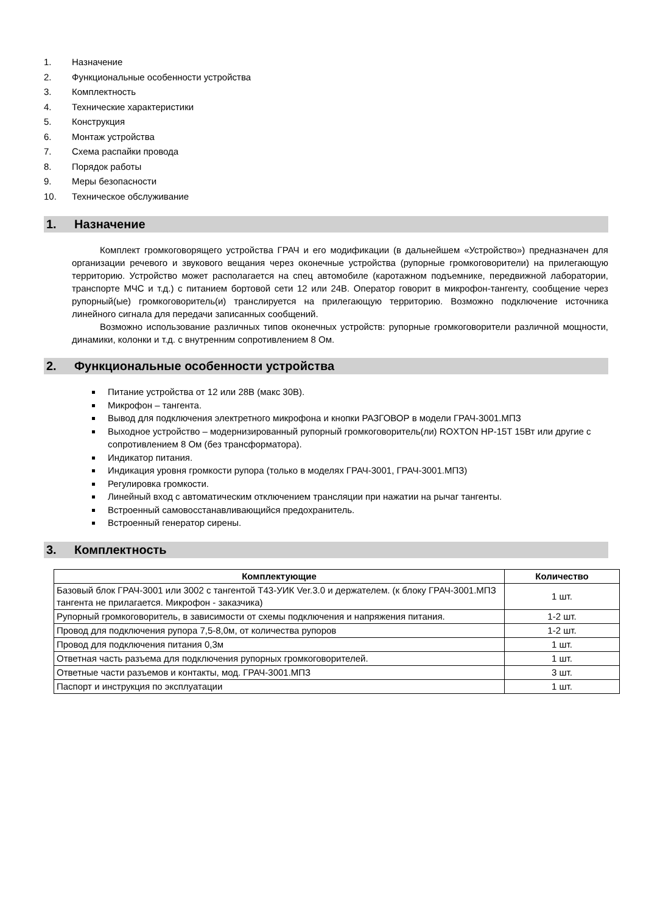1. Назначение
2. Функциональные особенности устройства
3. Комплектность
4. Технические характеристики
5. Конструкция
6. Монтаж устройства
7. Схема распайки провода
8. Порядок работы
9. Меры безопасности
10. Техническое обслуживание
1. Назначение
Комплект громкоговорящего устройства ГРАЧ и его модификации (в дальнейшем «Устройство») предназначен для организации речевого и звукового вещания через оконечные устройства (рупорные громкоговорители) на прилегающую территорию. Устройство может располагается на спец автомобиле (каротажном подъемнике, передвижной лаборатории, транспорте МЧС и т.д.) с питанием бортовой сети 12 или 24В. Оператор говорит в микрофон-тангенту, сообщение через рупорный(ые) громкоговоритель(и) транслируется на прилегающую территорию. Возможно подключение источника линейного сигнала для передачи записанных сообщений.
Возможно использование различных типов оконечных устройств: рупорные громкоговорители различной мощности, динамики, колонки и т.д. с внутренним сопротивлением 8 Ом.
2. Функциональные особенности устройства
Питание устройства от 12 или 28В (макс 30В).
Микрофон – тангента.
Вывод для подключения электретного микрофона и кнопки РАЗГОВОР в модели ГРАЧ-3001.МПЗ
Выходное устройство – модернизированный рупорный громкоговоритель(ли) ROXTON HP-15T 15Вт или другие с сопротивлением 8 Ом (без трансформатора).
Индикатор питания.
Индикация уровня громкости рупора (только в моделях ГРАЧ-3001, ГРАЧ-3001.МПЗ)
Регулировка громкости.
Линейный вход с автоматическим отключением трансляции при нажатии на рычаг тангенты.
Встроенный самовосстанавливающийся предохранитель.
Встроенный генератор сирены.
3. Комплектность
| Комплектующие | Количество |
| --- | --- |
| Базовый блок ГРАЧ-3001 или 3002 с тангентой Т43-УИК Ver.3.0 и держателем. (к блоку ГРАЧ-3001.МПЗ тангента не прилагается. Микрофон - заказчика) | 1 шт. |
| Рупорный громкоговоритель, в зависимости от схемы подключения и напряжения питания. | 1-2 шт. |
| Провод для подключения рупора 7,5-8,0м, от количества рупоров | 1-2 шт. |
| Провод для подключения питания 0,3м | 1 шт. |
| Ответная часть разъема для подключения рупорных громкоговорителей. | 1 шт. |
| Ответные части разъемов и контакты, мод. ГРАЧ-3001.МПЗ | 3 шт. |
| Паспорт и инструкция по эксплуатации | 1 шт. |